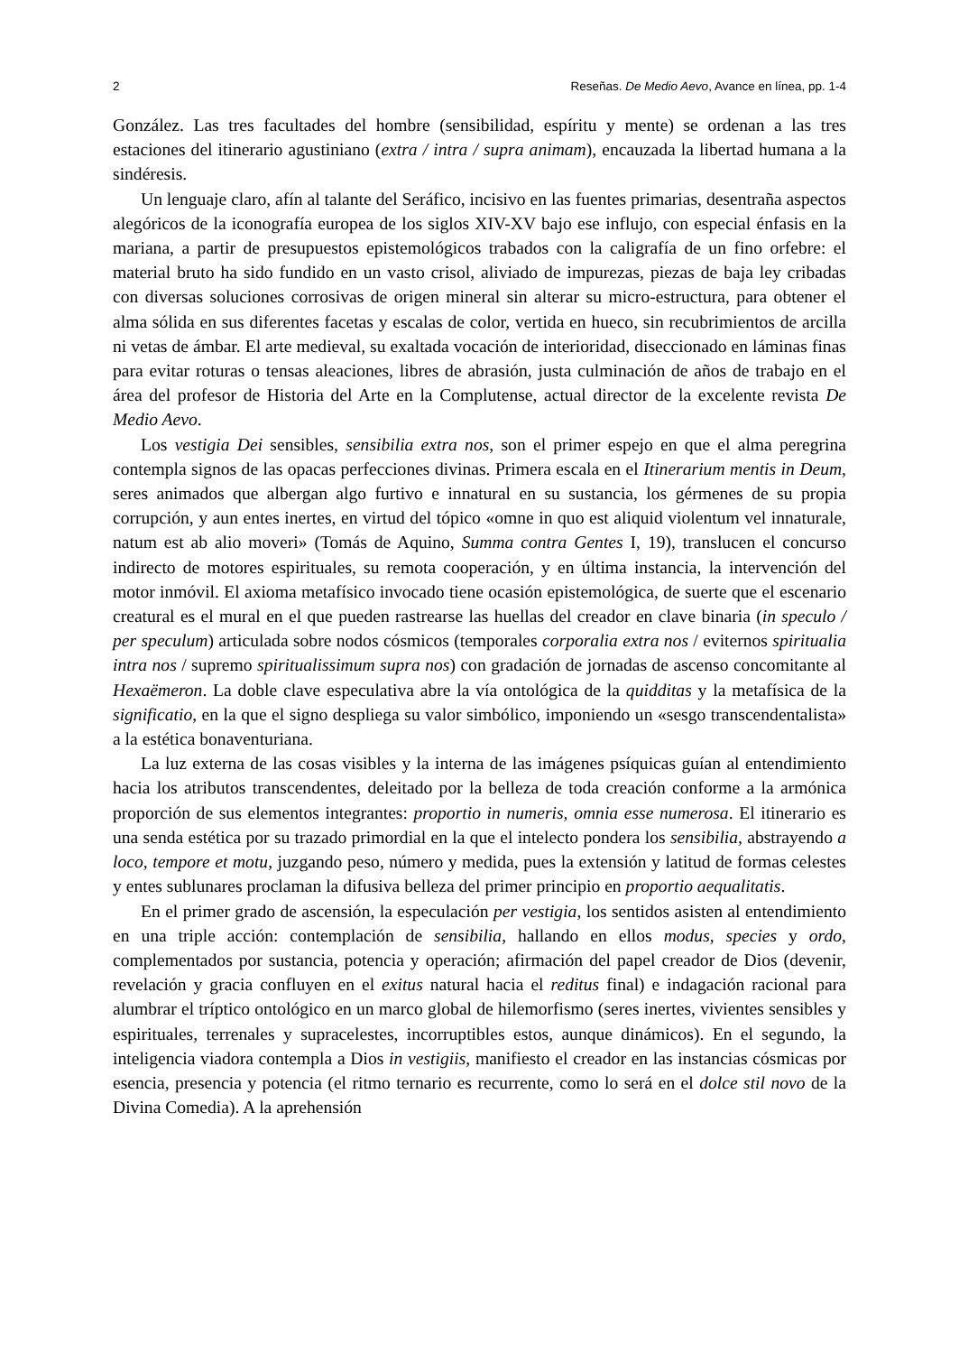2 Reseñas. De Medio Aevo, Avance en línea, pp. 1-4
González. Las tres facultades del hombre (sensibilidad, espíritu y mente) se ordenan a las tres estaciones del itinerario agustiniano (extra / intra / supra animam), encauzada la libertad humana a la sindéresis.
Un lenguaje claro, afín al talante del Seráfico, incisivo en las fuentes primarias, desentraña aspectos alegóricos de la iconografía europea de los siglos XIV-XV bajo ese influjo, con especial énfasis en la mariana, a partir de presupuestos epistemológicos trabados con la caligrafía de un fino orfebre: el material bruto ha sido fundido en un vasto crisol, aliviado de impurezas, piezas de baja ley cribadas con diversas soluciones corrosivas de origen mineral sin alterar su micro-estructura, para obtener el alma sólida en sus diferentes facetas y escalas de color, vertida en hueco, sin recubrimientos de arcilla ni vetas de ámbar. El arte medieval, su exaltada vocación de interioridad, diseccionado en láminas finas para evitar roturas o tensas aleaciones, libres de abrasión, justa culminación de años de trabajo en el área del profesor de Historia del Arte en la Complutense, actual director de la excelente revista De Medio Aevo.
Los vestigia Dei sensibles, sensibilia extra nos, son el primer espejo en que el alma peregrina contempla signos de las opacas perfecciones divinas. Primera escala en el Itinerarium mentis in Deum, seres animados que albergan algo furtivo e innatural en su sustancia, los gérmenes de su propia corrupción, y aun entes inertes, en virtud del tópico «omne in quo est aliquid violentum vel innaturale, natum est ab alio moveri» (Tomás de Aquino, Summa contra Gentes I, 19), translucen el concurso indirecto de motores espirituales, su remota cooperación, y en última instancia, la intervención del motor inmóvil. El axioma metafísico invocado tiene ocasión epistemológica, de suerte que el escenario creatural es el mural en el que pueden rastrearse las huellas del creador en clave binaria (in speculo / per speculum) articulada sobre nodos cósmicos (temporales corporalia extra nos / eviternos spiritualia intra nos / supremo spiritualissimum supra nos) con gradación de jornadas de ascenso concomitante al Hexaëmeron. La doble clave especulativa abre la vía ontológica de la quidditas y la metafísica de la significatio, en la que el signo despliega su valor simbólico, imponiendo un «sesgo transcendentalista» a la estética bonaventuriana.
La luz externa de las cosas visibles y la interna de las imágenes psíquicas guían al entendimiento hacia los atributos transcendentes, deleitado por la belleza de toda creación conforme a la armónica proporción de sus elementos integrantes: proportio in numeris, omnia esse numerosa. El itinerario es una senda estética por su trazado primordial en la que el intelecto pondera los sensibilia, abstrayendo a loco, tempore et motu, juzgando peso, número y medida, pues la extensión y latitud de formas celestes y entes sublunares proclaman la difusiva belleza del primer principio en proportio aequalitatis.
En el primer grado de ascensión, la especulación per vestigia, los sentidos asisten al entendimiento en una triple acción: contemplación de sensibilia, hallando en ellos modus, species y ordo, complementados por sustancia, potencia y operación; afirmación del papel creador de Dios (devenir, revelación y gracia confluyen en el exitus natural hacia el reditus final) e indagación racional para alumbrar el tríptico ontológico en un marco global de hilemorfismo (seres inertes, vivientes sensibles y espirituales, terrenales y supracelestes, incorruptibles estos, aunque dinámicos). En el segundo, la inteligencia viadora contempla a Dios in vestigiis, manifiesto el creador en las instancias cósmicas por esencia, presencia y potencia (el ritmo ternario es recurrente, como lo será en el dolce stil novo de la Divina Comedia). A la aprehensión